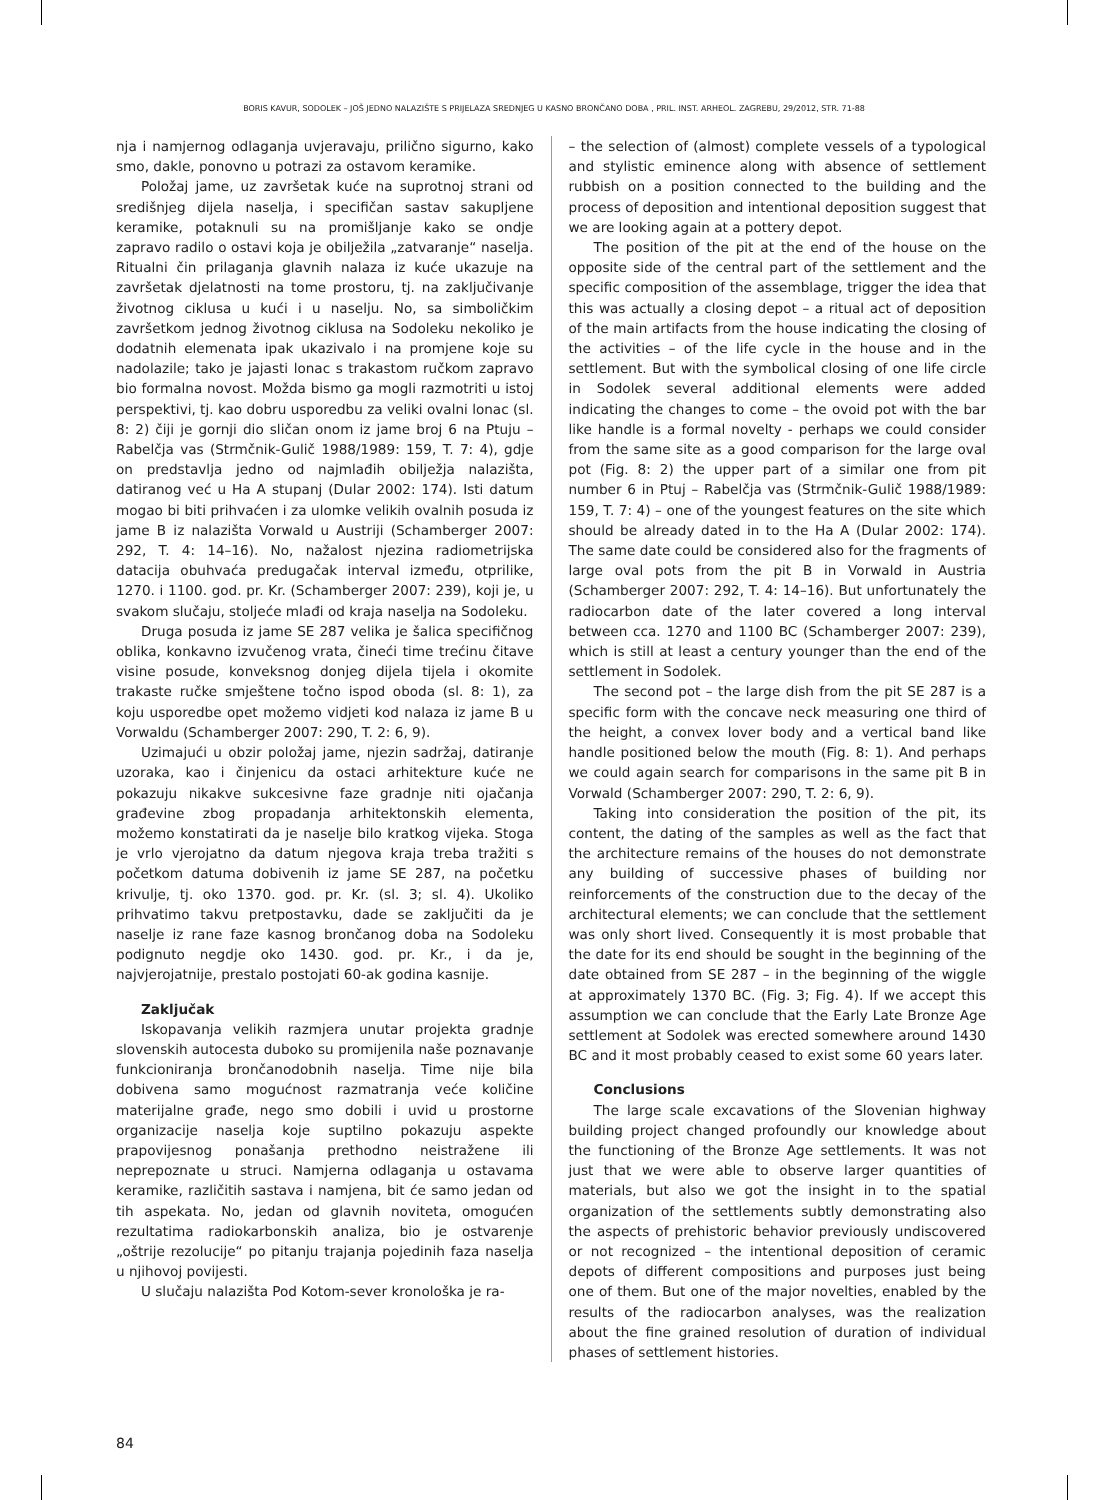BORIS KAVUR, SODOLEK – JOŠ JEDNO NALAZIŠTE S PRIJELAZA SREDNJEG U KASNO BRONČANO DOBA , PRIL. INST. ARHEOL. ZAGREBU, 29/2012, STR. 71-88
nja i namjernog odlaganja uvjeravaju, prilično sigurno, kako smo, dakle, ponovno u potrazi za ostavom keramike.
Položaj jame, uz završetak kuće na suprotnoj strani od središnjeg dijela naselja, i specifičan sastav sakupljene keramike, potaknuli su na promišljanje kako se ondje zapravo radilo o ostavi koja je obilježila „zatvaranje“ naselja. Ritualni čin prilaganja glavnih nalaza iz kuće ukazuje na završetak djelatnosti na tome prostoru, tj. na zaključivanje životnog ciklusa u kući i u naselju. No, sa simboličkim završetkom jednog životnog ciklusa na Sodoleku nekoliko je dodatnih elemenata ipak ukazivalo i na promjene koje su nadolazile; tako je jajasti lonac s trakastom ručkom zapravo bio formalna novost. Možda bismo ga mogli razmotriti u istoj perspektivi, tj. kao dobru usporedbu za veliki ovalni lonac (sl. 8: 2) čiji je gornji dio sličan onom iz jame broj 6 na Ptuju – Rabelčja vas (Strmčnik-Gulič 1988/1989: 159, T. 7: 4), gdje on predstavlja jedno od najmlađih obilježja nalazišta, datiranog već u Ha A stupanj (Dular 2002: 174). Isti datum mogao bi biti prihvaćen i za ulomke velikih ovalnih posuda iz jame B iz nalazišta Vorwald u Austriji (Schamberger 2007: 292, T. 4: 14–16). No, nažalost njezina radiometrijska datacija obuhvaća predugačak interval između, otprilike, 1270. i 1100. god. pr. Kr. (Schamberger 2007: 239), koji je, u svakom slučaju, stoljeće mlađi od kraja naselja na Sodoleku.
Druga posuda iz jame SE 287 velika je šalica specifičnog oblika, konkavno izvučenog vrata, čineći time trećinu čitave visine posude, konveksnog donjeg dijela tijela i okomite trakaste ručke smještene točno ispod oboda (sl. 8: 1), za koju usporedbe opet možemo vidjeti kod nalaza iz jame B u Vorwaldu (Schamberger 2007: 290, T. 2: 6, 9).
Uzimajući u obzir položaj jame, njezin sadržaj, datiranje uzoraka, kao i činjenicu da ostaci arhitekture kuće ne pokazuju nikakve sukcesivne faze gradnje niti ojačanja građevine zbog propadanja arhitektonskih elementa, možemo konstatirati da je naselje bilo kratkog vijeka. Stoga je vrlo vjerojatno da datum njegova kraja treba tražiti s početkom datuma dobivenih iz jame SE 287, na početku krivulje, tj. oko 1370. god. pr. Kr. (sl. 3; sl. 4). Ukoliko prihvatimo takvu pretpostavku, dade se zaključiti da je naselje iz rane faze kasnog brončanog doba na Sodoleku podignuto negdje oko 1430. god. pr. Kr., i da je, najvjerojatnije, prestalo postojati 60-ak godina kasnije.
Zaključak
Iskopavanja velikih razmjera unutar projekta gradnje slovenskih autocesta duboko su promijenila naše poznavanje funkcioniranja bronča­nodobnih naselja. Time nije bila dobivena samo mogućnost razmatranja veće količine materijalne građe, nego smo dobili i uvid u prostorne organizacije naselja koje suptilno pokazuju aspekte prapovijesnog ponašanja prethodno neistražene ili neprepoznate u struci. Namjerna odlaganja u ostavama keramike, različitih sastava i namjena, bit će samo jedan od tih aspekata. No, jedan od glavnih noviteta, omogućen rezultatima radiokarbonskih analiza, bio je ostvarenje „oštrije rezolucije“ po pitanju trajanja pojedinih faza naselja u njihovoj povijesti.
U slučaju nalazišta Pod Kotom-sever kronološka je ra-
– the selection of (almost) complete vessels of a typological and stylistic eminence along with absence of settlement rubbish on a position connected to the building and the process of deposition and intentional deposition suggest that we are looking again at a pottery depot.
The position of the pit at the end of the house on the opposite side of the central part of the settlement and the specific composition of the assemblage, trigger the idea that this was actually a closing depot – a ritual act of deposition of the main artifacts from the house indicating the closing of the activities – of the life cycle in the house and in the settlement. But with the symbolical closing of one life circle in Sodolek several additional elements were added indicating the changes to come – the ovoid pot with the bar like handle is a formal novelty - perhaps we could consider from the same site as a good comparison for the large oval pot (Fig. 8: 2) the upper part of a similar one from pit number 6 in Ptuj – Rabelčja vas (Strmčnik-Gulič 1988/1989: 159, T. 7: 4) – one of the youngest features on the site which should be already dated in to the Ha A (Dular 2002: 174). The same date could be considered also for the fragments of large oval pots from the pit B in Vorwald in Austria (Schamberger 2007: 292, T. 4: 14–16). But unfortunately the radiocarbon date of the later covered a long interval between cca. 1270 and 1100 BC (Schamberger 2007: 239), which is still at least a century younger than the end of the settlement in Sodolek.
The second pot – the large dish from the pit SE 287 is a specific form with the concave neck measuring one third of the height, a convex lover body and a vertical band like handle positioned below the mouth (Fig. 8: 1). And perhaps we could again search for comparisons in the same pit B in Vorwald (Schamberger 2007: 290, T. 2: 6, 9).
Taking into consideration the position of the pit, its content, the dating of the samples as well as the fact that the architecture remains of the houses do not demonstrate any building of successive phases of building nor reinforcements of the construction due to the decay of the architectural elements; we can conclude that the settlement was only short lived. Consequently it is most probable that the date for its end should be sought in the beginning of the date obtained from SE 287 – in the beginning of the wiggle at approximately 1370 BC. (Fig. 3; Fig. 4). If we accept this assumption we can conclude that the Early Late Bronze Age settlement at Sodolek was erected somewhere around 1430 BC and it most probably ceased to exist some 60 years later.
Conclusions
The large scale excavations of the Slovenian highway building project changed profoundly our knowledge about the functioning of the Bronze Age settlements. It was not just that we were able to observe larger quantities of materials, but also we got the insight in to the spatial organization of the settlements subtly demonstrating also the aspects of prehistoric behavior previously undiscovered or not recognized – the intentional deposition of ceramic depots of different compositions and purposes just being one of them. But one of the major novelties, enabled by the results of the radiocarbon analyses, was the realization about the fine grained resolution of duration of individual phases of settlement histories.
84